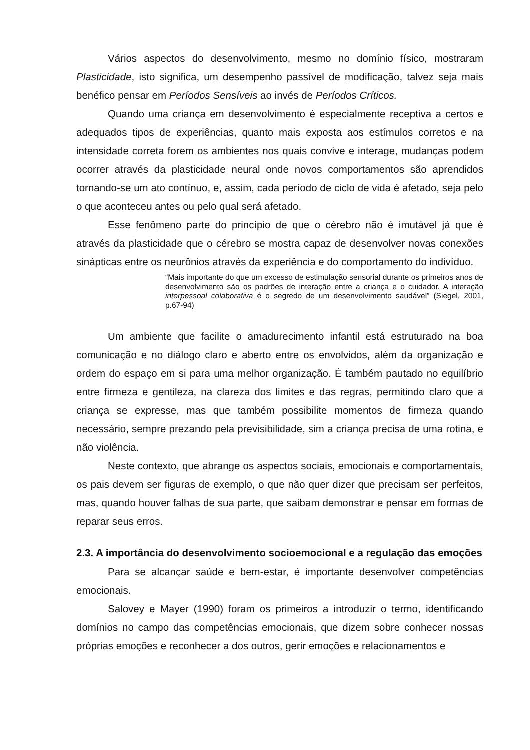Vários aspectos do desenvolvimento, mesmo no domínio físico, mostraram Plasticidade, isto significa, um desempenho passível de modificação, talvez seja mais benéfico pensar em Períodos Sensíveis ao invés de Períodos Críticos.
Quando uma criança em desenvolvimento é especialmente receptiva a certos e adequados tipos de experiências, quanto mais exposta aos estímulos corretos e na intensidade correta forem os ambientes nos quais convive e interage, mudanças podem ocorrer através da plasticidade neural onde novos comportamentos são aprendidos tornando-se um ato contínuo, e, assim, cada período de ciclo de vida é afetado, seja pelo o que aconteceu antes ou pelo qual será afetado.
Esse fenômeno parte do princípio de que o cérebro não é imutável já que é através da plasticidade que o cérebro se mostra capaz de desenvolver novas conexões sinápticas entre os neurônios através da experiência e do comportamento do indivíduo.
“Mais importante do que um excesso de estimulação sensorial durante os primeiros anos de desenvolvimento são os padrões de interação entre a criança e o cuidador. A interação interpessoal colaborativa é o segredo de um desenvolvimento saudável” (Siegel, 2001, p.67-94)
Um ambiente que facilite o amadurecimento infantil está estruturado na boa comunicação e no diálogo claro e aberto entre os envolvidos, além da organização e ordem do espaço em si para uma melhor organização. É também pautado no equilíbrio entre firmeza e gentileza, na clareza dos limites e das regras, permitindo claro que a criança se expresse, mas que também possibilite momentos de firmeza quando necessário, sempre prezando pela previsibilidade, sim a criança precisa de uma rotina, e não violência.
Neste contexto, que abrange os aspectos sociais, emocionais e comportamentais, os pais devem ser figuras de exemplo, o que não quer dizer que precisam ser perfeitos, mas, quando houver falhas de sua parte, que saibam demonstrar e pensar em formas de reparar seus erros.
2.3. A importância do desenvolvimento socioemocional e a regulação das emoções
Para se alcançar saúde e bem-estar, é importante desenvolver competências emocionais.
Salovey e Mayer (1990) foram os primeiros a introduzir o termo, identificando domínios no campo das competências emocionais, que dizem sobre conhecer nossas próprias emoções e reconhecer a dos outros, gerir emoções e relacionamentos e